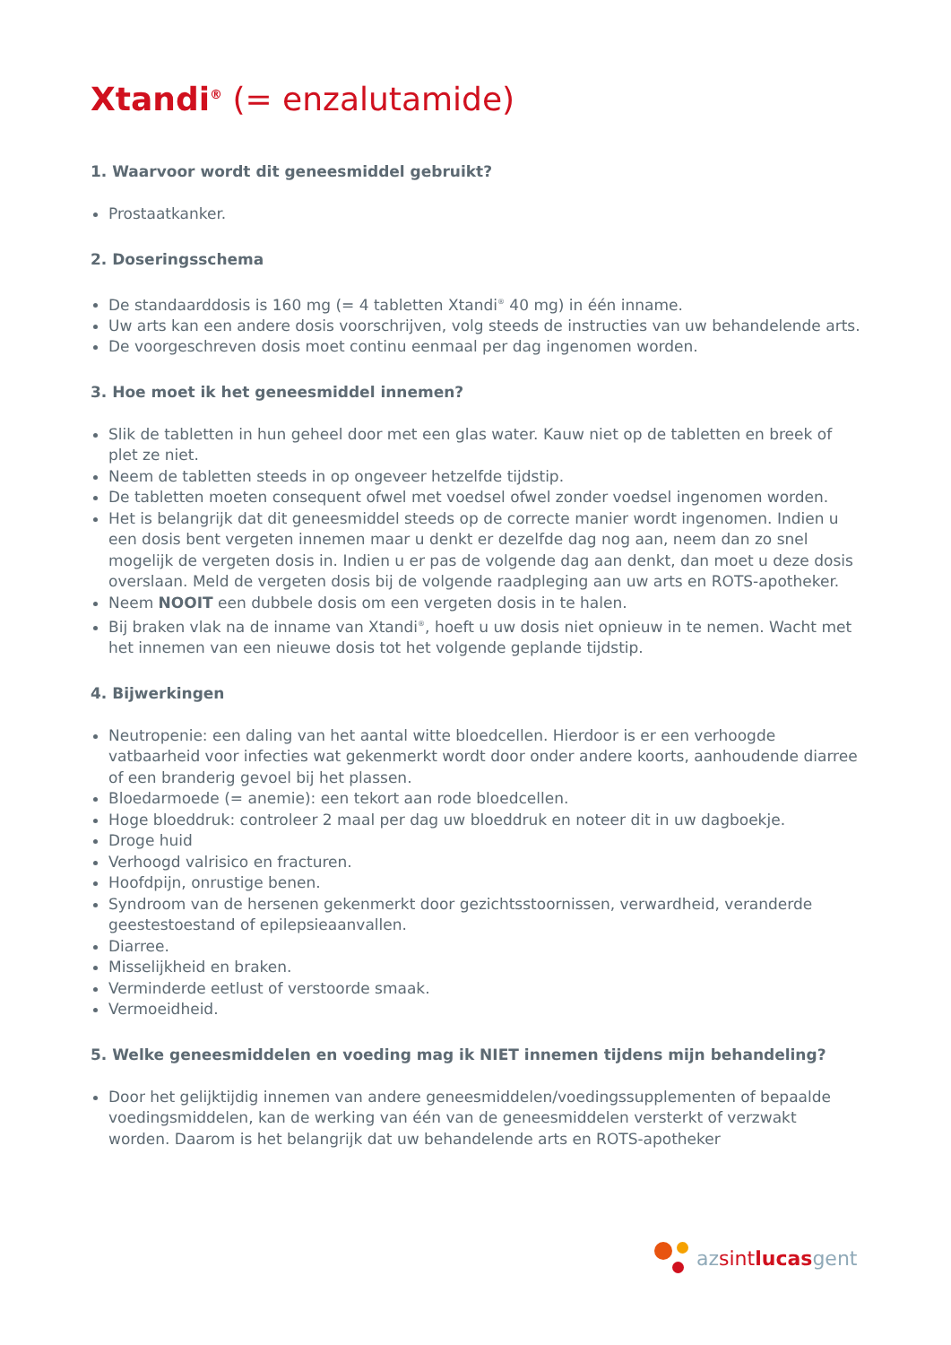Xtandi<sup>®</sup> (= enzalutamide)
1. Waarvoor wordt dit geneesmiddel gebruikt?
Prostaatkanker.
2. Doseringsschema
De standaarddosis is 160 mg (= 4 tabletten Xtandi<sup>®</sup> 40 mg) in één inname.
Uw arts kan een andere dosis voorschrijven, volg steeds de instructies van uw behandelende arts.
De voorgeschreven dosis moet continu eenmaal per dag ingenomen worden.
3. Hoe moet ik het geneesmiddel innemen?
Slik de tabletten in hun geheel door met een glas water. Kauw niet op de tabletten en breek of plet ze niet.
Neem de tabletten steeds in op ongeveer hetzelfde tijdstip.
De tabletten moeten consequent ofwel met voedsel ofwel zonder voedsel ingenomen worden.
Het is belangrijk dat dit geneesmiddel steeds op de correcte manier wordt ingenomen. Indien u een dosis bent vergeten innemen maar u denkt er dezelfde dag nog aan, neem dan zo snel mogelijk de vergeten dosis in. Indien u er pas de volgende dag aan denkt, dan moet u deze dosis overslaan. Meld de vergeten dosis bij de volgende raadpleging aan uw arts en ROTS-apotheker.
Neem NOOIT een dubbele dosis om een vergeten dosis in te halen.
Bij braken vlak na de inname van Xtandi<sup>®</sup>, hoeft u uw dosis niet opnieuw in te nemen. Wacht met het innemen van een nieuwe dosis tot het volgende geplande tijdstip.
4. Bijwerkingen
Neutropenie: een daling van het aantal witte bloedcellen. Hierdoor is er een verhoogde vatbaarheid voor infecties wat gekenmerkt wordt door onder andere koorts, aanhoudende diarree of een branderig gevoel bij het plassen.
Bloedarmoede (= anemie): een tekort aan rode bloedcellen.
Hoge bloeddruk: controleer 2 maal per dag uw bloeddruk en noteer dit in uw dagboekje.
Droge huid
Verhoogd valrisico en fracturen.
Hoofdpijn, onrustige benen.
Syndroom van de hersenen gekenmerkt door gezichtsstoornissen, verwardheid, veranderde geestestoestand of epilepsieaanvallen.
Diarree.
Misselijkheid en braken.
Verminderde eetlust of verstoorde smaak.
Vermoeidheid.
5. Welke geneesmiddelen en voeding mag ik NIET innemen tijdens mijn behandeling?
Door het gelijktijdig innemen van andere geneesmiddelen/voedingssupplementen of bepaalde voedingsmiddelen, kan de werking van één van de geneesmiddelen versterkt of verzwakt worden. Daarom is het belangrijk dat uw behandelende arts en ROTS-apotheker
az sint lucas gent